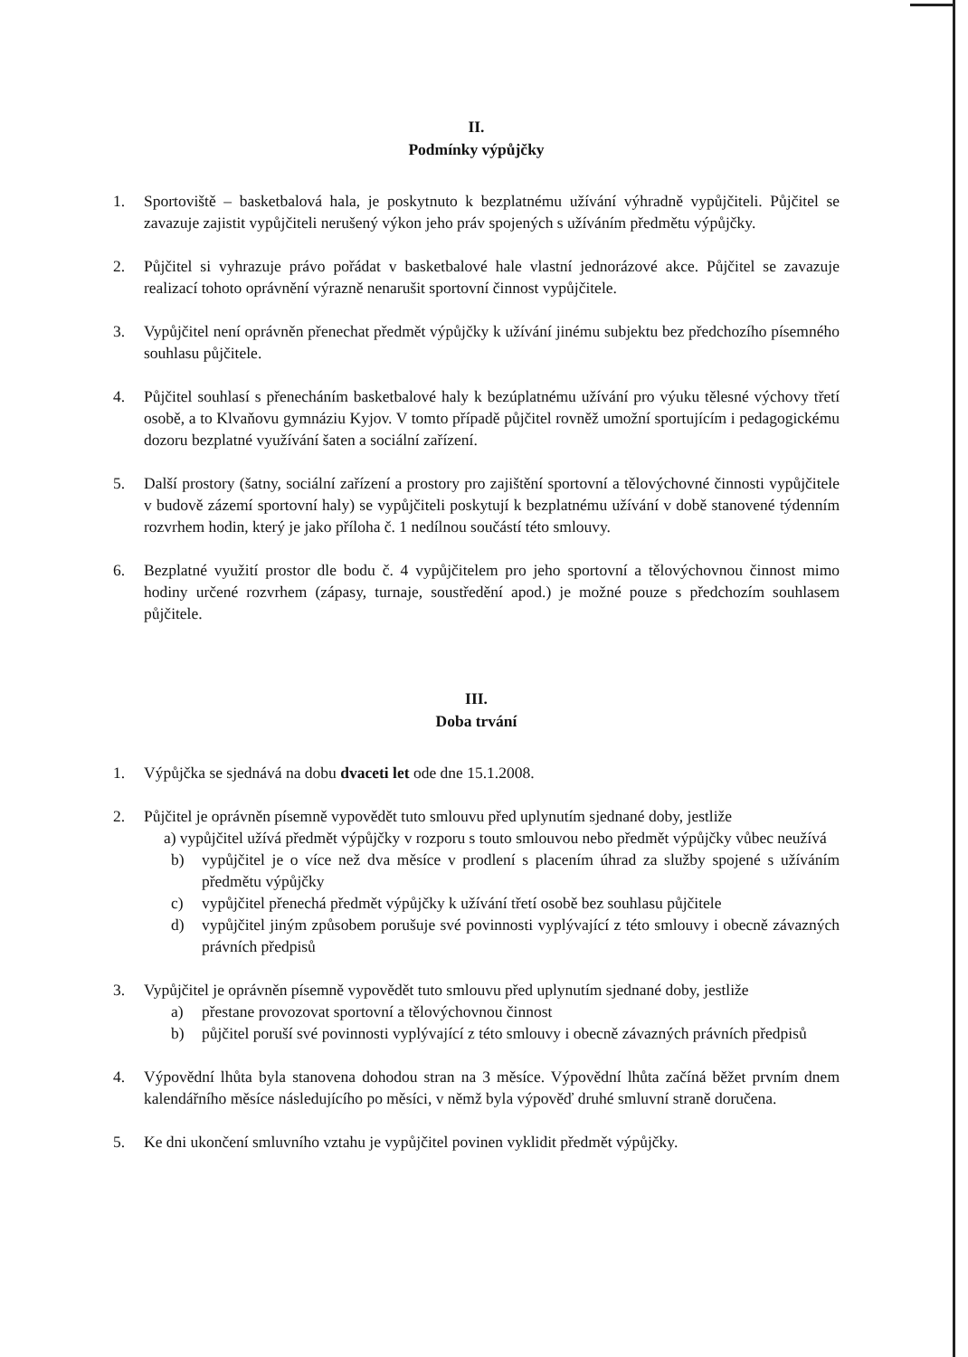II.
Podmínky výpůjčky
1. Sportoviště – basketbalová hala, je poskytnuto k bezplatnému užívání výhradně vypůjčiteli. Půjčitel se zavazuje zajistit vypůjčiteli nerušený výkon jeho práv spojených s užíváním předmětu výpůjčky.
2. Půjčitel si vyhrazuje právo pořádat v basketbalové hale vlastní jednorázové akce. Půjčitel se zavazuje realizací tohoto oprávnění výrazně nenarušit sportovní činnost vypůjčitele.
3. Vypůjčitel není oprávněn přenechat předmět výpůjčky k užívání jinému subjektu bez předchozího písemného souhlasu půjčitele.
4. Půjčitel souhlasí s přenecháním basketbalové haly k bezúplatnému užívání pro výuku tělesné výchovy třetí osobě, a to Klvaňovu gymnáziu Kyjov. V tomto případě půjčitel rovněž umožní sportujícím i pedagogickému dozoru bezplatné využívání šaten a sociální zařízení.
5. Další prostory (šatny, sociální zařízení a prostory pro zajištění sportovní a tělovýchovné činnosti vypůjčitele v budově zázemí sportovní haly) se vypůjčiteli poskytují k bezplatnému užívání v době stanovené týdenním rozvrhem hodin, který je jako příloha č. 1 nedílnou součástí této smlouvy.
6. Bezplatné využití prostor dle bodu č. 4 vypůjčitelem pro jeho sportovní a tělovýchovnou činnost mimo hodiny určené rozvrhem (zápasy, turnaje, soustředění apod.) je možné pouze s předchozím souhlasem půjčitele.
III.
Doba trvání
1. Výpůjčka se sjednává na dobu dvaceti let ode dne 15.1.2008.
2. Půjčitel je oprávněn písemně vypovědět tuto smlouvu před uplynutím sjednané doby, jestliže
a) vypůjčitel užívá předmět výpůjčky v rozporu s touto smlouvou nebo předmět výpůjčky vůbec neužívá
b) vypůjčitel je o více než dva měsíce v prodlení s placením úhrad za služby spojené s užíváním předmětu výpůjčky
c) vypůjčitel přenechá předmět výpůjčky k užívání třetí osobě bez souhlasu půjčitele
d) vypůjčitel jiným způsobem porušuje své povinnosti vyplývající z této smlouvy i obecně závazných právních předpisů
3. Vypůjčitel je oprávněn písemně vypovědět tuto smlouvu před uplynutím sjednané doby, jestliže
a) přestane provozovat sportovní a tělovýchovnou činnost
b) půjčitel poruší své povinnosti vyplývající z této smlouvy i obecně závazných právních předpisů
4. Výpovědní lhůta byla stanovena dohodou stran na 3 měsíce. Výpovědní lhůta začíná běžet prvním dnem kalendářního měsíce následujícího po měsíci, v němž byla výpověď druhé smluvní straně doručena.
5. Ke dni ukončení smluvního vztahu je vypůjčitel povinen vyklidit předmět výpůjčky.